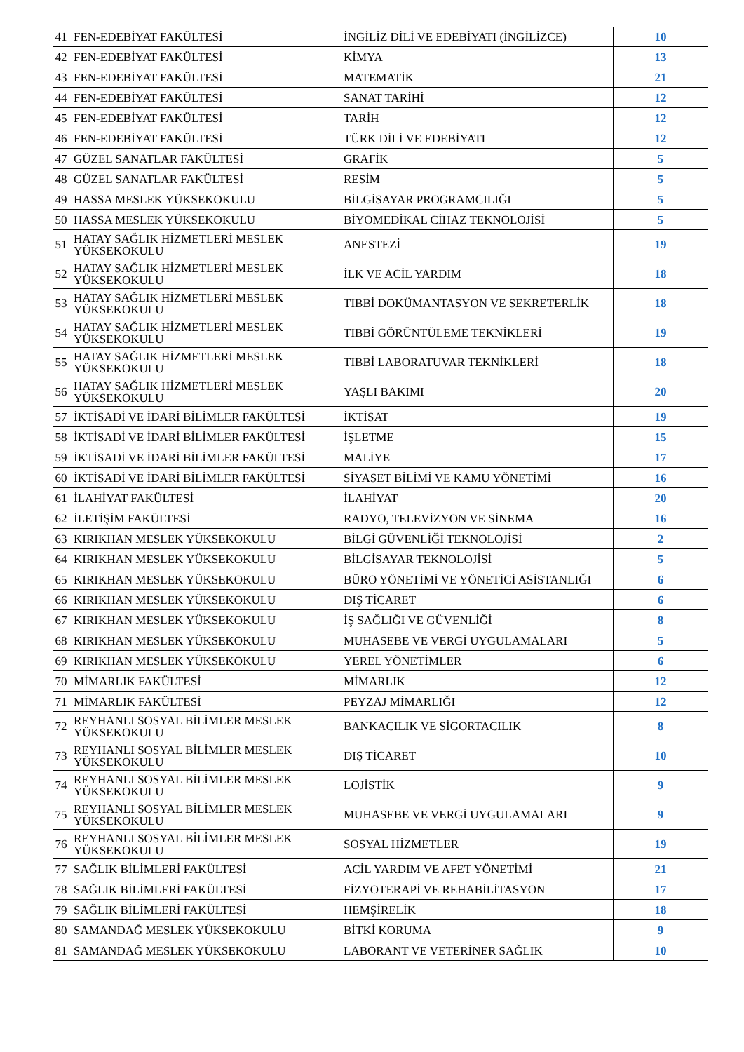| 41 | FEN-EDEBİYAT FAKÜLTESİ | İNGİLİZ DİLİ VE EDEBİYATI (İNGİLİZCE) | 10 |
| 42 | FEN-EDEBİYAT FAKÜLTESİ | KİMYA | 13 |
| 43 | FEN-EDEBİYAT FAKÜLTESİ | MATEMATİK | 21 |
| 44 | FEN-EDEBİYAT FAKÜLTESİ | SANAT TARİHİ | 12 |
| 45 | FEN-EDEBİYAT FAKÜLTESİ | TARİH | 12 |
| 46 | FEN-EDEBİYAT FAKÜLTESİ | TÜRK DİLİ VE EDEBİYATI | 12 |
| 47 | GÜZEL SANATLAR FAKÜLTESİ | GRAFİK | 5 |
| 48 | GÜZEL SANATLAR FAKÜLTESİ | RESİM | 5 |
| 49 | HASSA MESLEK YÜKSEKOKULU | BİLGİSAYAR PROGRAMCILIĞI | 5 |
| 50 | HASSA MESLEK YÜKSEKOKULU | BİYOMEDİKAL CİHAZ TEKNOLOJİSİ | 5 |
| 51 | HATAY SAĞLIK HİZMETLERİ MESLEK YÜKSEKOKULU | ANESTEZİ | 19 |
| 52 | HATAY SAĞLIK HİZMETLERİ MESLEK YÜKSEKOKULU | İLK VE ACİL YARDIM | 18 |
| 53 | HATAY SAĞLIK HİZMETLERİ MESLEK YÜKSEKOKULU | TIBBİ DOKÜMANTASYON VE SEKRETERLİK | 18 |
| 54 | HATAY SAĞLIK HİZMETLERİ MESLEK YÜKSEKOKULU | TIBBİ GÖRÜNTÜLEME TEKNİKLERİ | 19 |
| 55 | HATAY SAĞLIK HİZMETLERİ MESLEK YÜKSEKOKULU | TIBBİ LABORATUVAR TEKNİKLERİ | 18 |
| 56 | HATAY SAĞLIK HİZMETLERİ MESLEK YÜKSEKOKULU | YAŞLI BAKIMI | 20 |
| 57 | İKTİSADİ VE İDARİ BİLİMLER FAKÜLTESİ | İKTİSAT | 19 |
| 58 | İKTİSADİ VE İDARİ BİLİMLER FAKÜLTESİ | İŞLETME | 15 |
| 59 | İKTİSADİ VE İDARİ BİLİMLER FAKÜLTESİ | MALİYE | 17 |
| 60 | İKTİSADİ VE İDARİ BİLİMLER FAKÜLTESİ | SİYASET BİLİMİ VE KAMU YÖNETİMİ | 16 |
| 61 | İLAHİYAT FAKÜLTESİ | İLAHİYAT | 20 |
| 62 | İLETİŞİM FAKÜLTESİ | RADYO, TELEVİZYON VE SİNEMA | 16 |
| 63 | KIRIKHAN MESLEK YÜKSEKOKULU | BİLGİ GÜVENLİĞİ TEKNOLOJİSİ | 2 |
| 64 | KIRIKHAN MESLEK YÜKSEKOKULU | BİLGİSAYAR TEKNOLOJİSİ | 5 |
| 65 | KIRIKHAN MESLEK YÜKSEKOKULU | BÜRO YÖNETİMİ VE YÖNETİCİ ASİSTANLIĞI | 6 |
| 66 | KIRIKHAN MESLEK YÜKSEKOKULU | DIŞ TİCARET | 6 |
| 67 | KIRIKHAN MESLEK YÜKSEKOKULU | İŞ SAĞLIĞI VE GÜVENLİĞİ | 8 |
| 68 | KIRIKHAN MESLEK YÜKSEKOKULU | MUHASEBE VE VERGİ UYGULAMALARI | 5 |
| 69 | KIRIKHAN MESLEK YÜKSEKOKULU | YEREL YÖNETİMLER | 6 |
| 70 | MİMARLIK FAKÜLTESİ | MİMARLIK | 12 |
| 71 | MİMARLIK FAKÜLTESİ | PEYZAJ MİMARLIĞI | 12 |
| 72 | REYHANLI SOSYAL BİLİMLER MESLEK YÜKSEKOKULU | BANKACILIK VE SİGORTACILIK | 8 |
| 73 | REYHANLI SOSYAL BİLİMLER MESLEK YÜKSEKOKULU | DIŞ TİCARET | 10 |
| 74 | REYHANLI SOSYAL BİLİMLER MESLEK YÜKSEKOKULU | LOJİSTİK | 9 |
| 75 | REYHANLI SOSYAL BİLİMLER MESLEK YÜKSEKOKULU | MUHASEBE VE VERGİ UYGULAMALARI | 9 |
| 76 | REYHANLI SOSYAL BİLİMLER MESLEK YÜKSEKOKULU | SOSYAL HİZMETLER | 19 |
| 77 | SAĞLIK BİLİMLERİ FAKÜLTESİ | ACİL YARDIM VE AFET YÖNETİMİ | 21 |
| 78 | SAĞLIK BİLİMLERİ FAKÜLTESİ | FİZYOTERAPİ VE REHABİLİTASYON | 17 |
| 79 | SAĞLIK BİLİMLERİ FAKÜLTESİ | HEMŞİRELİK | 18 |
| 80 | SAMANDAĞ MESLEK YÜKSEKOKULU | BİTKİ KORUMA | 9 |
| 81 | SAMANDAĞ MESLEK YÜKSEKOKULU | LABORANT VE VETERİNER SAĞLIK | 10 |